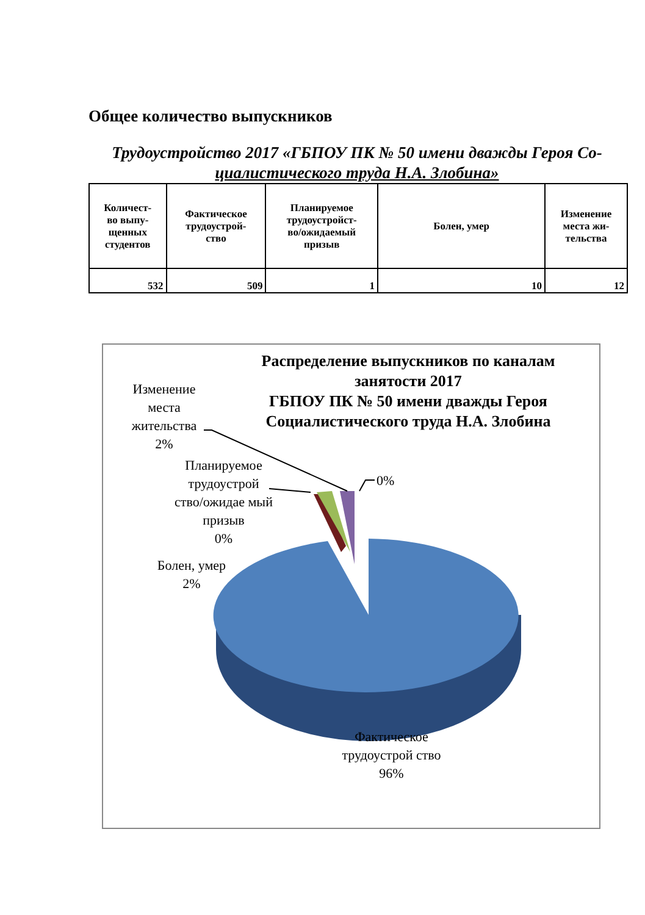Общее количество выпускников
Трудоустройство 2017 «ГБПОУ ПК № 50 имени дважды Героя Со-
циалистического труда Н.А. Злобина»
| Количест- во выпу- щенных студентов | Фактическое трудоустрой- ство | Планируемое трудоустройст- во/ожидаемый призыв | Болен, умер | Изменение места жи- тельства |
| --- | --- | --- | --- | --- |
| 532 | 509 | 1 | 10 | 12 |
Распределение выпускников по каналам занятости 2017
ГБПОУ ПК № 50 имени дважды Героя Социалистического труда Н.А. Злобина
Изменение места жительства
2%
Планируемое трудоустрой ство/ожидае мый призыв
0%
0%
Болен, умер
2%
Фактическое трудоустрой ство
96%